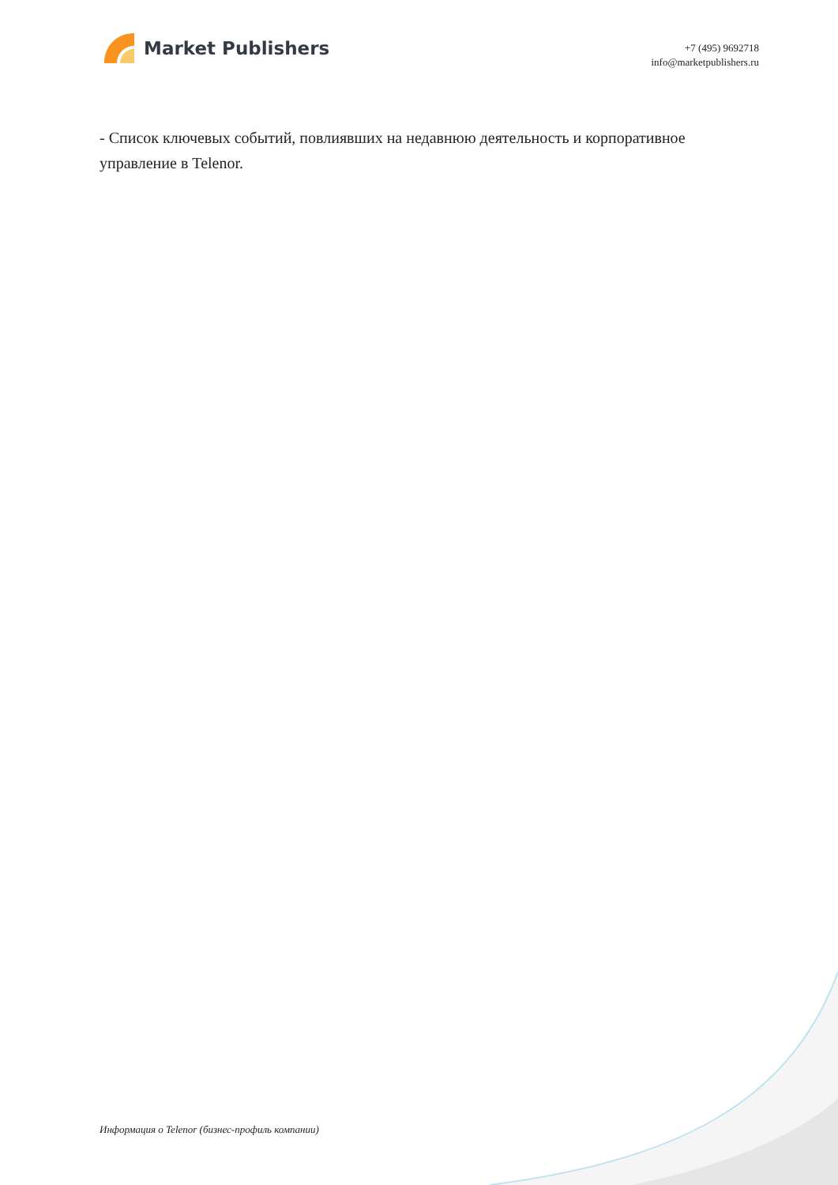Market Publishers
+7 (495) 9692718
info@marketpublishers.ru
- Список ключевых событий, повлиявших на недавнюю деятельность и корпоративное управление в Telenor.
Информация о Telenor (бизнес-профиль компании)